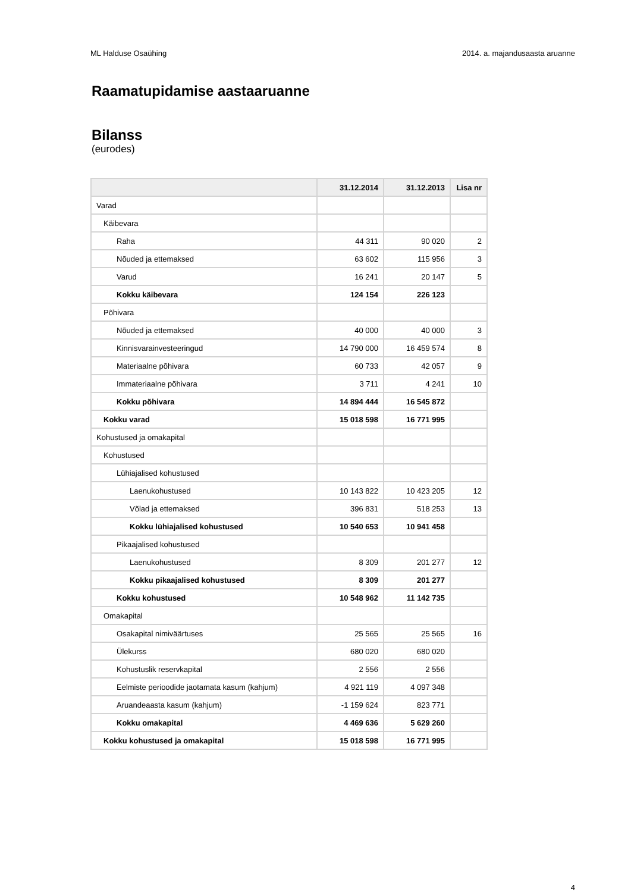ML Halduse Osaühing 2014. a. majandusaasta aruanne
Raamatupidamise aastaaruanne
Bilanss
(eurodes)
| | 31.12.2014 | 31.12.2013 | Lisa nr |
| --- | --- | --- | --- |
| Varad | | | |
| Käibevara | | | |
| Raha | 44 311 | 90 020 | 2 |
| Nõuded ja ettemaksed | 63 602 | 115 956 | 3 |
| Varud | 16 241 | 20 147 | 5 |
| Kokku käibevara | 124 154 | 226 123 | |
| Põhivara | | | |
| Nõuded ja ettemaksed | 40 000 | 40 000 | 3 |
| Kinnisvarainvesteeringud | 14 790 000 | 16 459 574 | 8 |
| Materiaalne põhivara | 60 733 | 42 057 | 9 |
| Immateriaalne põhivara | 3 711 | 4 241 | 10 |
| Kokku põhivara | 14 894 444 | 16 545 872 | |
| Kokku varad | 15 018 598 | 16 771 995 | |
| Kohustused ja omakapital | | | |
| Kohustused | | | |
| Lühiajalised kohustused | | | |
| Laenukohustused | 10 143 822 | 10 423 205 | 12 |
| Võlad ja ettemaksed | 396 831 | 518 253 | 13 |
| Kokku lühiajalised kohustused | 10 540 653 | 10 941 458 | |
| Pikaajalised kohustused | | | |
| Laenukohustused | 8 309 | 201 277 | 12 |
| Kokku pikaajalised kohustused | 8 309 | 201 277 | |
| Kokku kohustused | 10 548 962 | 11 142 735 | |
| Omakapital | | | |
| Osakapital nimiväärtuses | 25 565 | 25 565 | 16 |
| Ülekurss | 680 020 | 680 020 | |
| Kohustuslik reservkapital | 2 556 | 2 556 | |
| Eelmiste perioodide jaotamata kasum (kahjum) | 4 921 119 | 4 097 348 | |
| Aruandeaasta kasum (kahjum) | -1 159 624 | 823 771 | |
| Kokku omakapital | 4 469 636 | 5 629 260 | |
| Kokku kohustused ja omakapital | 15 018 598 | 16 771 995 | |
4